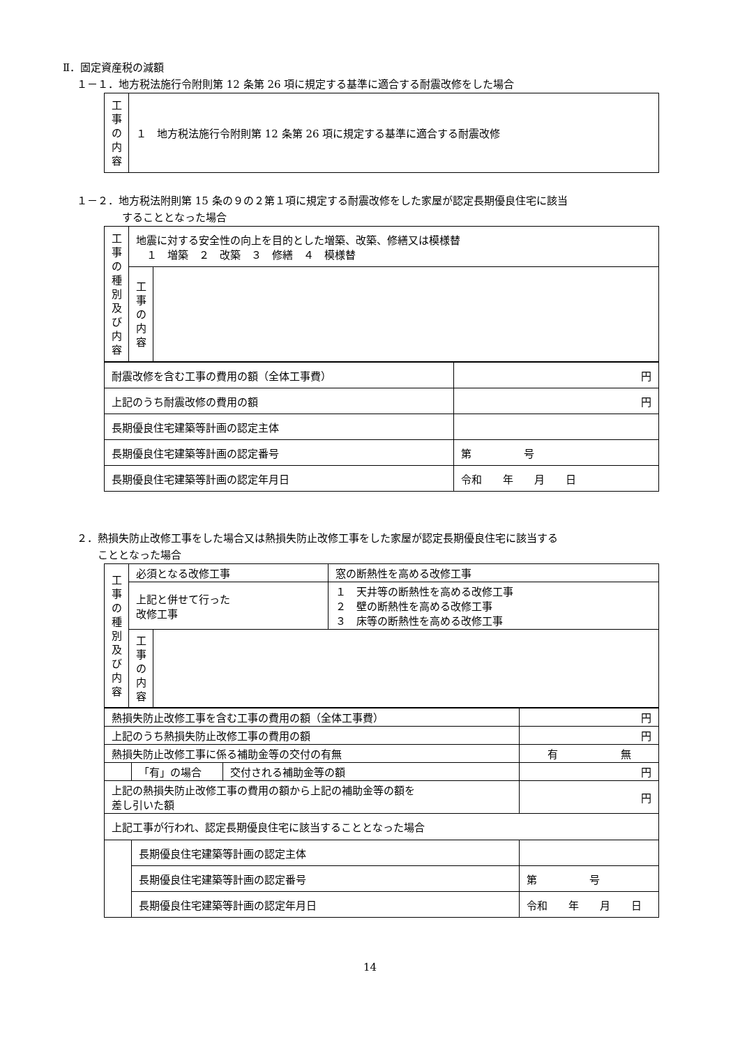Ⅱ．固定資産税の減額
１－１．地方税法施行令附則第 12 条第 26 項に規定する基準に適合する耐震改修をした場合
| 工 事 の 内 容 | １ 地方税法施行令附則第 12 条第 26 項に規定する基準に適合する耐震改修 |
１－２．地方税法附則第 15 条の９の２第１項に規定する耐震改修をした家屋が認定長期優良住宅に該当
することとなった場合
| 工 事 の 種 別 及 び 内 容 | 地震に対する安全性の向上を目的とした増築、改築、修繕又は模様替 １ 増築 ２ 改築 ３ 修繕 ４ 模様替 | |
| | 工 事 の 内 容 | |
| 耐震改修を含む工事の費用の額（全体工事費） | 円 |
| 上記のうち耐震改修の費用の額 | 円 |
| 長期優良住宅建築等計画の認定主体 | |
| 長期優良住宅建築等計画の認定番号 | 第 号 |
| 長期優良住宅建築等計画の認定年月日 | 令和 年 月 日 |
２．熱損失防止改修工事をした場合又は熱損失防止改修工事をした家屋が認定長期優良住宅に該当する
こととなった場合
| 工 事 の 種 別 及 び 内 容 | 必須となる改修工事 | | 窓の断熱性を高める改修工事 |
| | 上記と併せて行った 改修工事 | | １ 天井等の断熱性を高める改修工事 ２ 壁の断熱性を高める改修工事 ３ 床等の断熱性を高める改修工事 |
| | 工 事 の 内 容 | | |
| 熱損失防止改修工事を含む工事の費用の額（全体工事費） | | | 円 |
| 上記のうち熱損失防止改修工事の費用の額 | | | 円 |
| 熱損失防止改修工事に係る補助金等の交付の有無 | | | 有 無 |
| | 「有」の場合 | 交付される補助金等の額 | 円 |
| 上記の熱損失防止改修工事の費用の額から上記の補助金等の額を 差し引いた額 | | | 円 |
| 上記工事が行われ、認定長期優良住宅に該当することとなった場合 | | | |
| | 長期優良住宅建築等計画の認定主体 | | |
| | 長期優良住宅建築等計画の認定番号 | | 第 号 |
| | 長期優良住宅建築等計画の認定年月日 | | 令和 年 月 日 |
14